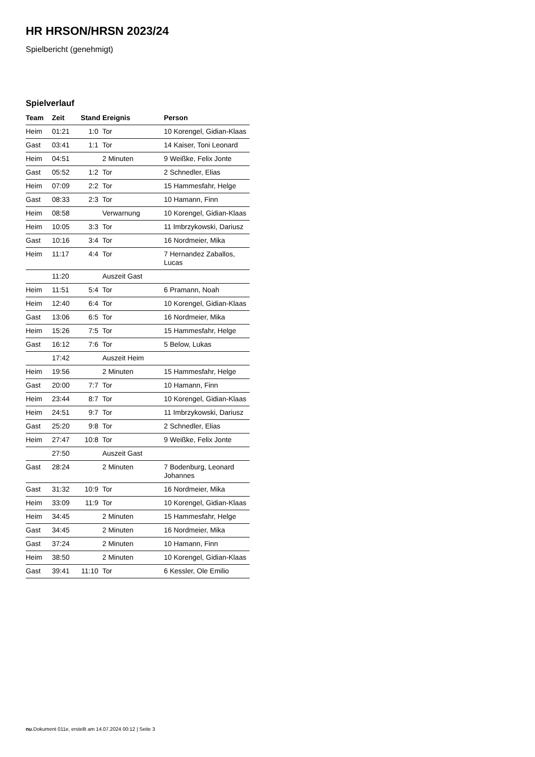HR HRSON/HRSN 2023/24
Spielbericht (genehmigt)
Spielverlauf
| Team | Zeit | Stand | Ereignis | Person |
| --- | --- | --- | --- | --- |
| Heim | 01:21 | 1:0 | Tor | 10 Korengel, Gidian-Klaas |
| Gast | 03:41 | 1:1 | Tor | 14 Kaiser, Toni Leonard |
| Heim | 04:51 | | 2 Minuten | 9 Weißke, Felix Jonte |
| Gast | 05:52 | 1:2 | Tor | 2 Schnedler, Elias |
| Heim | 07:09 | 2:2 | Tor | 15 Hammesfahr, Helge |
| Gast | 08:33 | 2:3 | Tor | 10 Hamann, Finn |
| Heim | 08:58 | | Verwarnung | 10 Korengel, Gidian-Klaas |
| Heim | 10:05 | 3:3 | Tor | 11 Imbrzykowski, Dariusz |
| Gast | 10:16 | 3:4 | Tor | 16 Nordmeier, Mika |
| Heim | 11:17 | 4:4 | Tor | 7 Hernandez Zaballos, Lucas |
| | 11:20 | | Auszeit Gast | |
| Heim | 11:51 | 5:4 | Tor | 6 Pramann, Noah |
| Heim | 12:40 | 6:4 | Tor | 10 Korengel, Gidian-Klaas |
| Gast | 13:06 | 6:5 | Tor | 16 Nordmeier, Mika |
| Heim | 15:26 | 7:5 | Tor | 15 Hammesfahr, Helge |
| Gast | 16:12 | 7:6 | Tor | 5 Below, Lukas |
| | 17:42 | | Auszeit Heim | |
| Heim | 19:56 | | 2 Minuten | 15 Hammesfahr, Helge |
| Gast | 20:00 | 7:7 | Tor | 10 Hamann, Finn |
| Heim | 23:44 | 8:7 | Tor | 10 Korengel, Gidian-Klaas |
| Heim | 24:51 | 9:7 | Tor | 11 Imbrzykowski, Dariusz |
| Gast | 25:20 | 9:8 | Tor | 2 Schnedler, Elias |
| Heim | 27:47 | 10:8 | Tor | 9 Weißke, Felix Jonte |
| | 27:50 | | Auszeit Gast | |
| Gast | 28:24 | | 2 Minuten | 7 Bodenburg, Leonard Johannes |
| Gast | 31:32 | 10:9 | Tor | 16 Nordmeier, Mika |
| Heim | 33:09 | 11:9 | Tor | 10 Korengel, Gidian-Klaas |
| Heim | 34:45 | | 2 Minuten | 15 Hammesfahr, Helge |
| Gast | 34:45 | | 2 Minuten | 16 Nordmeier, Mika |
| Gast | 37:24 | | 2 Minuten | 10 Hamann, Finn |
| Heim | 38:50 | | 2 Minuten | 10 Korengel, Gidian-Klaas |
| Gast | 39:41 | 11:10 | Tor | 6 Kessler, Ole Emilio |
nu.Dokument 011e, erstellt am 14.07.2024 00:12 | Seite 3